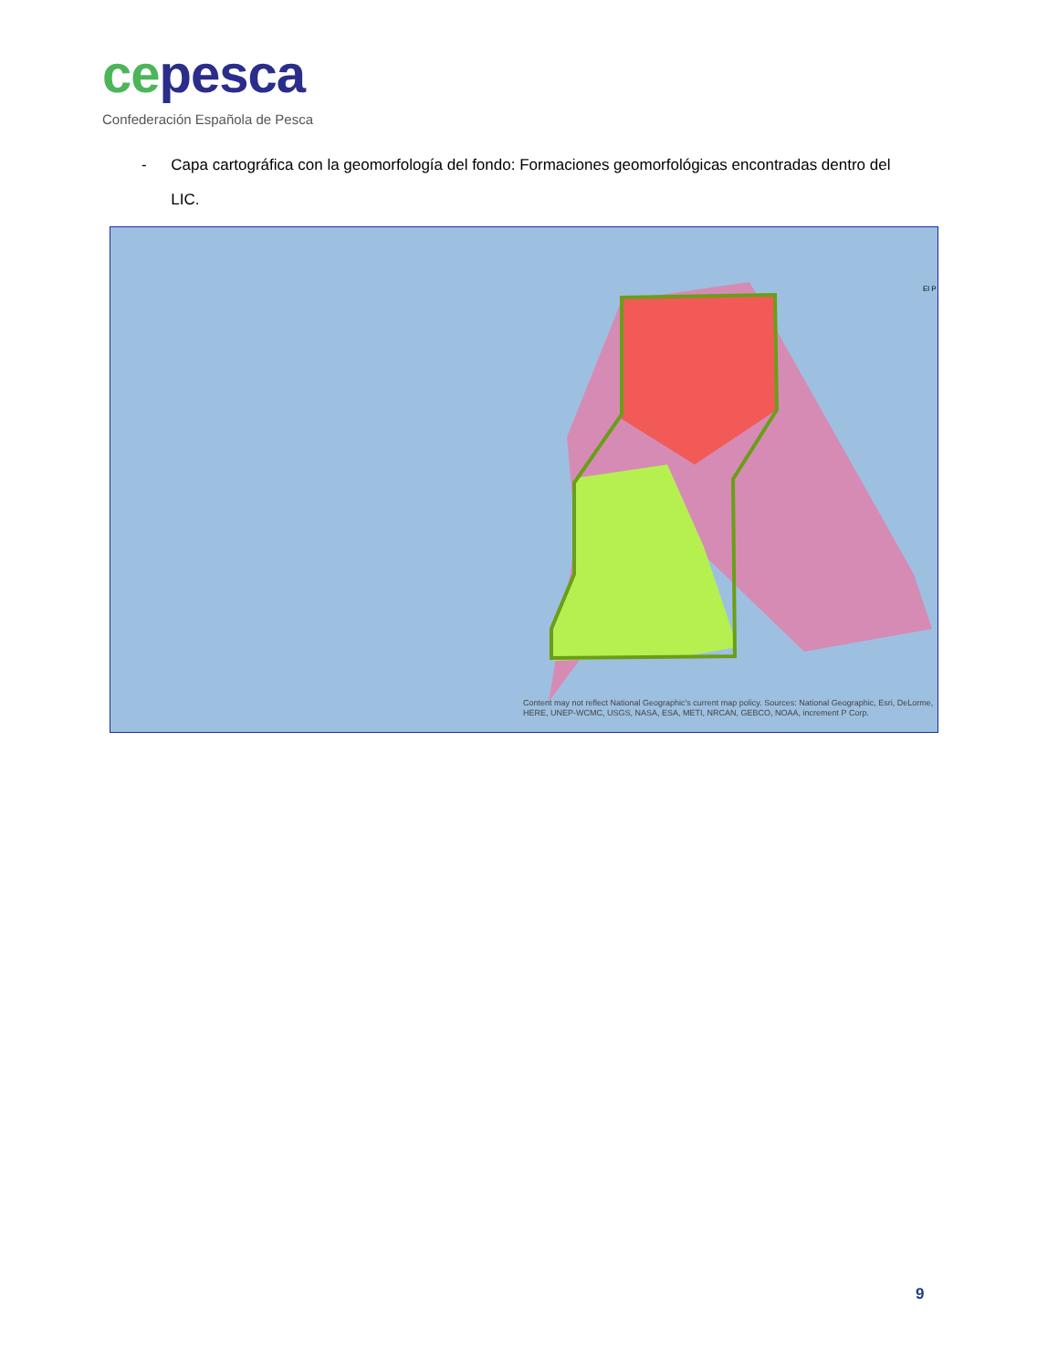ce pesca
Confederación Española de Pesca
- Capa cartográfica con la geomorfología del fondo: Formaciones geomorfológicas encontradas dentro del LIC.
El P
Content may not reflect National Geographic's current map policy. Sources: National Geographic, Esri, DeLorme, HERE, UNEP-WCMC, USGS, NASA, ESA, METI, NRCAN, GEBCO, NOAA, increment P Corp.
9